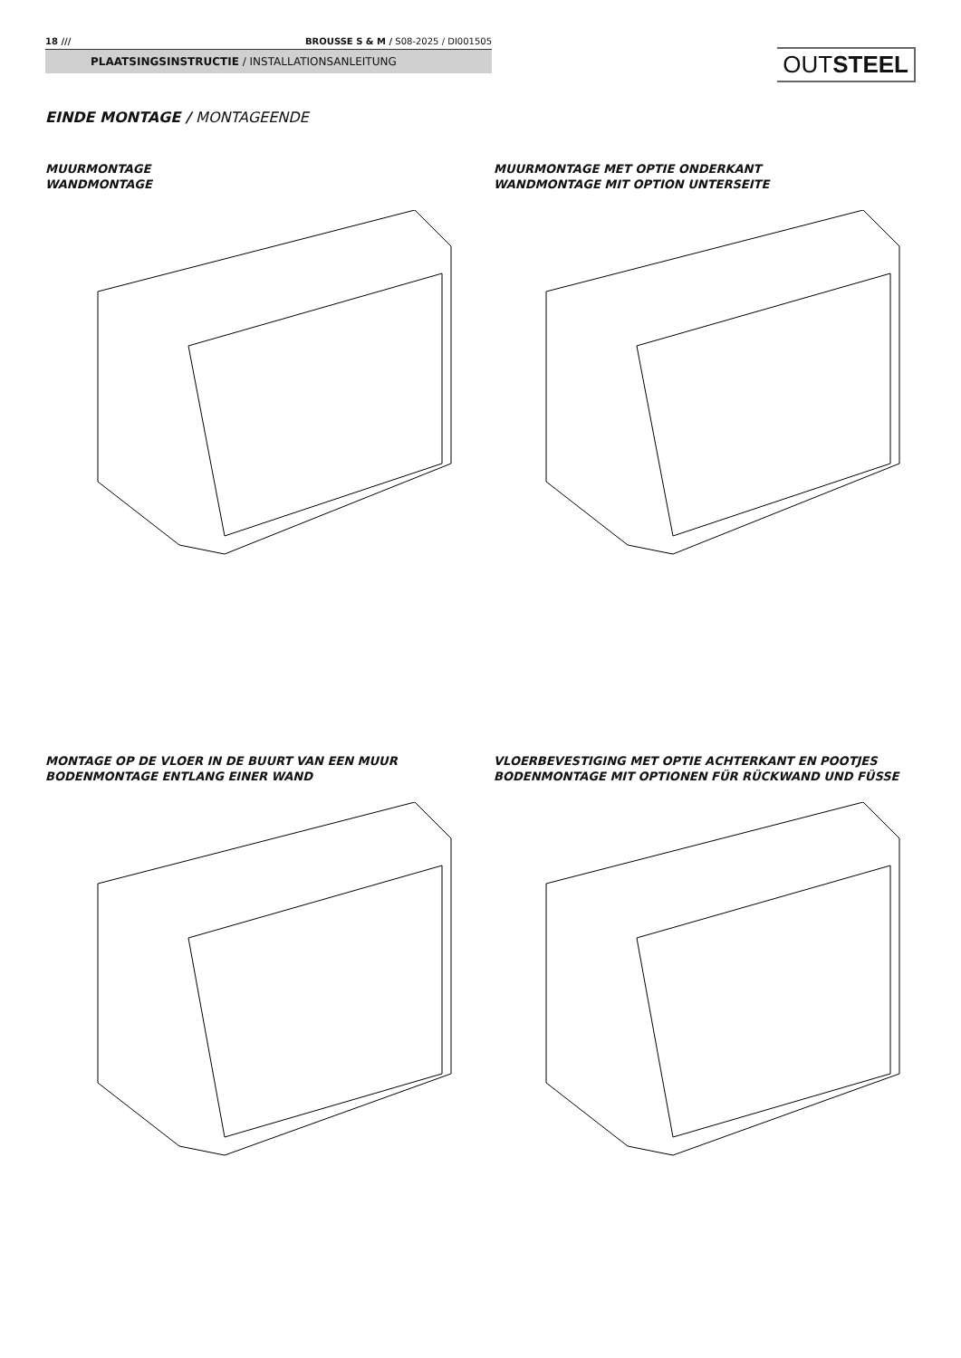18 /// BROUSSE S & M / S08-2025 / DI001505
PLAATSINGSINSTRUCTIE / INSTALLATIONSANLEITUNG
OUTSTEEL
EINDE MONTAGE / MONTAGEENDE
MUURMONTAGE
WANDMONTAGE
MUURMONTAGE MET OPTIE ONDERKANT
WANDMONTAGE MIT OPTION UNTERSEITE
MONTAGE OP DE VLOER IN DE BUURT VAN EEN MUUR
BODENMONTAGE ENTLANG EINER WAND
VLOERBEVESTIGING MET OPTIE ACHTERKANT EN POOTJES
BODENMONTAGE MIT OPTIONEN FÜR RÜCKWAND UND FÜSSE